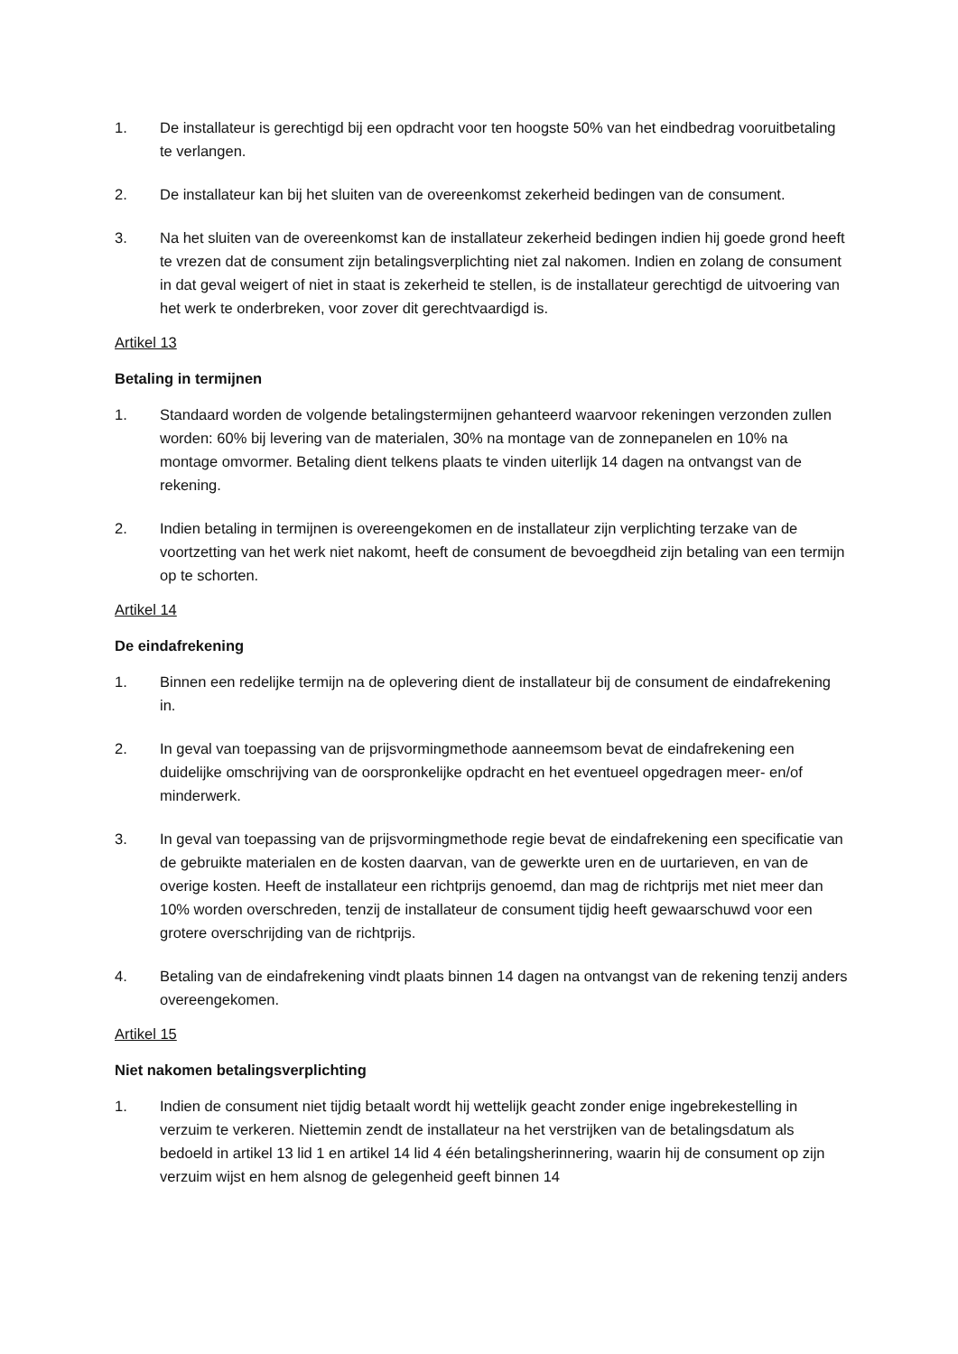1. De installateur is gerechtigd bij een opdracht voor ten hoogste 50% van het eindbedrag vooruitbetaling te verlangen.
2. De installateur kan bij het sluiten van de overeenkomst zekerheid bedingen van de consument.
3. Na het sluiten van de overeenkomst kan de installateur zekerheid bedingen indien hij goede grond heeft te vrezen dat de consument zijn betalingsverplichting niet zal nakomen. Indien en zolang de consument in dat geval weigert of niet in staat is zekerheid te stellen, is de installateur gerechtigd de uitvoering van het werk te onderbreken, voor zover dit gerechtvaardigd is.
Artikel 13
Betaling in termijnen
1. Standaard worden de volgende betalingstermijnen gehanteerd waarvoor rekeningen verzonden zullen worden: 60% bij levering van de materialen, 30% na montage van de zonnepanelen en 10% na montage omvormer. Betaling dient telkens plaats te vinden uiterlijk 14 dagen na ontvangst van de rekening.
2. Indien betaling in termijnen is overeengekomen en de installateur zijn verplichting terzake van de voortzetting van het werk niet nakomt, heeft de consument de bevoegdheid zijn betaling van een termijn op te schorten.
Artikel 14
De eindafrekening
1. Binnen een redelijke termijn na de oplevering dient de installateur bij de consument de eindafrekening in.
2. In geval van toepassing van de prijsvormingmethode aanneemsom bevat de eindafrekening een duidelijke omschrijving van de oorspronkelijke opdracht en het eventueel opgedragen meer- en/of minderwerk.
3. In geval van toepassing van de prijsvormingmethode regie bevat de eindafrekening een specificatie van de gebruikte materialen en de kosten daarvan, van de gewerkte uren en de uurtarieven, en van de overige kosten. Heeft de installateur een richtprijs genoemd, dan mag de richtprijs met niet meer dan 10% worden overschreden, tenzij de installateur de consument tijdig heeft gewaarschuwd voor een grotere overschrijding van de richtprijs.
4. Betaling van de eindafrekening vindt plaats binnen 14 dagen na ontvangst van de rekening tenzij anders overeengekomen.
Artikel 15
Niet nakomen betalingsverplichting
1. Indien de consument niet tijdig betaalt wordt hij wettelijk geacht zonder enige ingebrekestelling in verzuim te verkeren. Niettemin zendt de installateur na het verstrijken van de betalingsdatum als bedoeld in artikel 13 lid 1 en artikel 14 lid 4 één betalingsherinnering, waarin hij de consument op zijn verzuim wijst en hem alsnog de gelegenheid geeft binnen 14